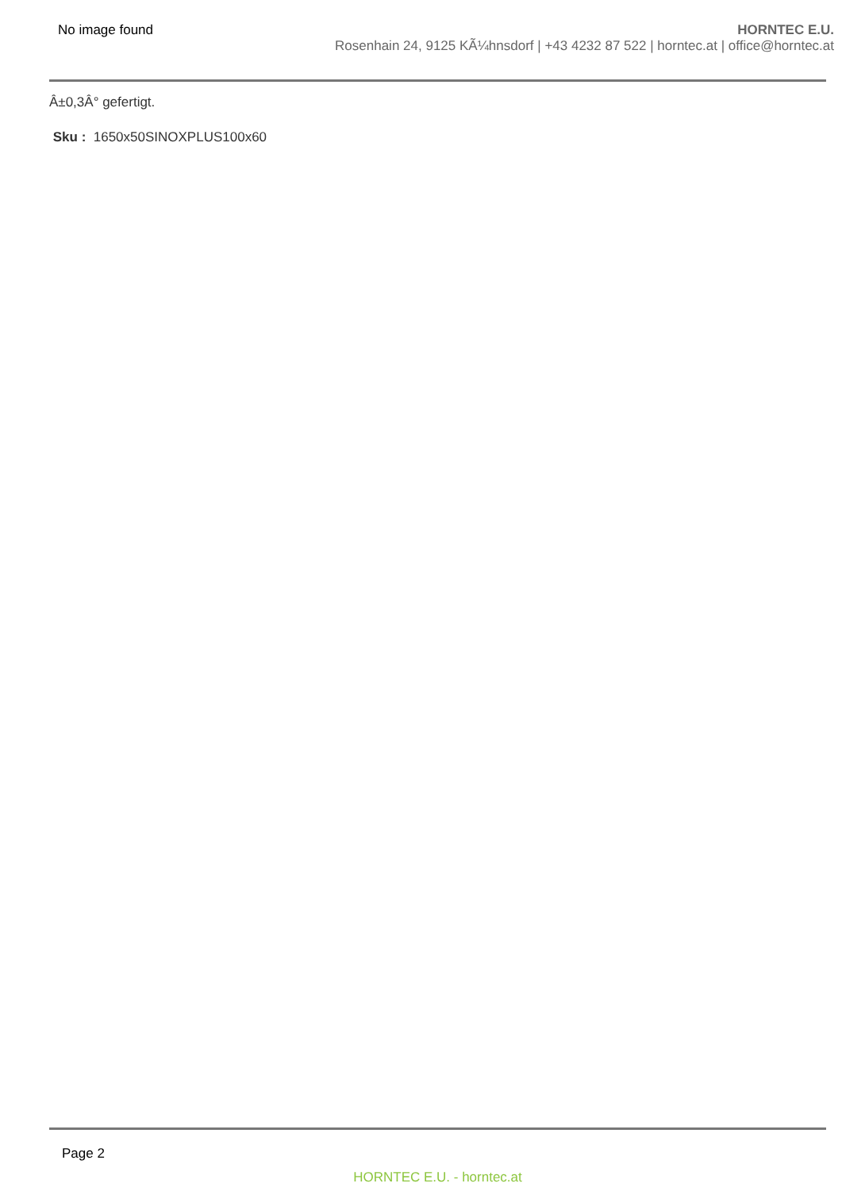No image found HORNTEC E.U.
Rosenhain 24, 9125 KÃ¼hnsdorf | +43 4232 87 522 | horntec.at | office@horntec.at
Â±0,3Â° gefertigt.
Sku : 1650x50SINOXPLUS100x60
Page 2
HORNTEC E.U. - horntec.at